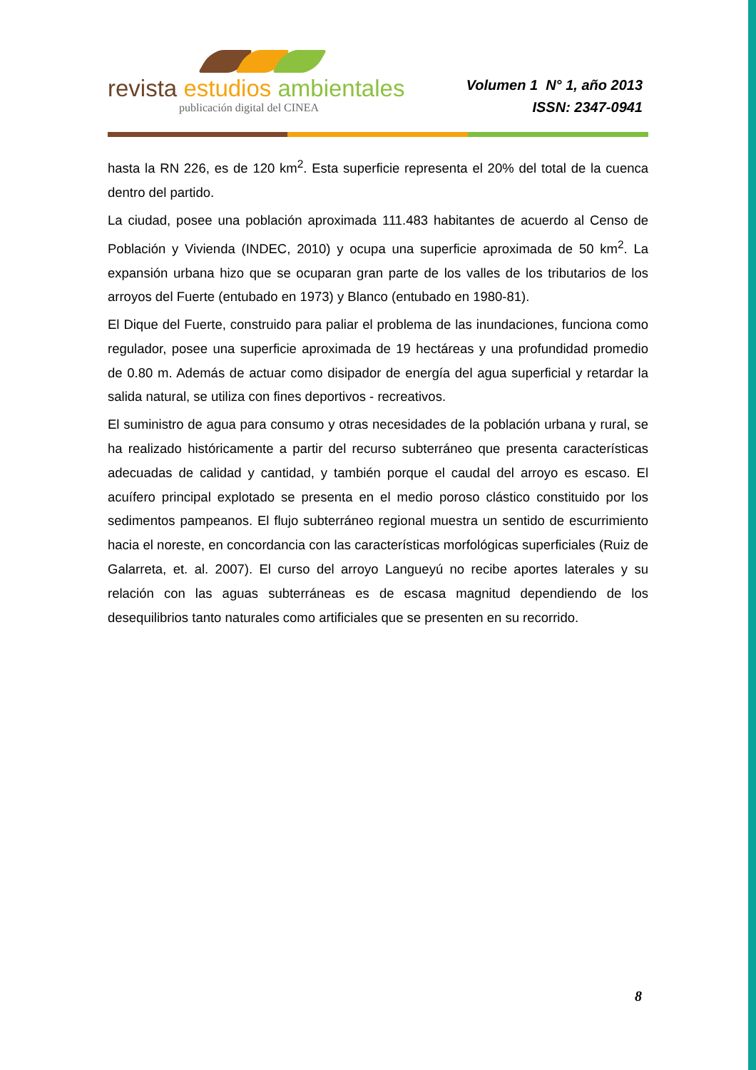revista estudios ambientales
publicación digital del CINEA
Volumen 1 N° 1, año 2013
ISSN: 2347-0941
hasta la RN 226, es de 120 km<sup>2</sup>. Esta superficie representa el 20% del total de la cuenca dentro del partido.
La ciudad, posee una población aproximada 111.483 habitantes de acuerdo al Censo de Población y Vivienda (INDEC, 2010) y ocupa una superficie aproximada de 50 km<sup>2</sup>. La expansión urbana hizo que se ocuparan gran parte de los valles de los tributarios de los arroyos del Fuerte (entubado en 1973) y Blanco (entubado en 1980-81).
El Dique del Fuerte, construido para paliar el problema de las inundaciones, funciona como regulador, posee una superficie aproximada de 19 hectáreas y una profundidad promedio de 0.80 m. Además de actuar como disipador de energía del agua superficial y retardar la salida natural, se utiliza con fines deportivos - recreativos.
El suministro de agua para consumo y otras necesidades de la población urbana y rural, se ha realizado históricamente a partir del recurso subterráneo que presenta características adecuadas de calidad y cantidad, y también porque el caudal del arroyo es escaso. El acuífero principal explotado se presenta en el medio poroso clástico constituido por los sedimentos pampeanos. El flujo subterráneo regional muestra un sentido de escurrimiento hacia el noreste, en concordancia con las características morfológicas superficiales (Ruiz de Galarreta, et. al. 2007). El curso del arroyo Langueyú no recibe aportes laterales y su relación con las aguas subterráneas es de escasa magnitud dependiendo de los desequilibrios tanto naturales como artificiales que se presenten en su recorrido.
8